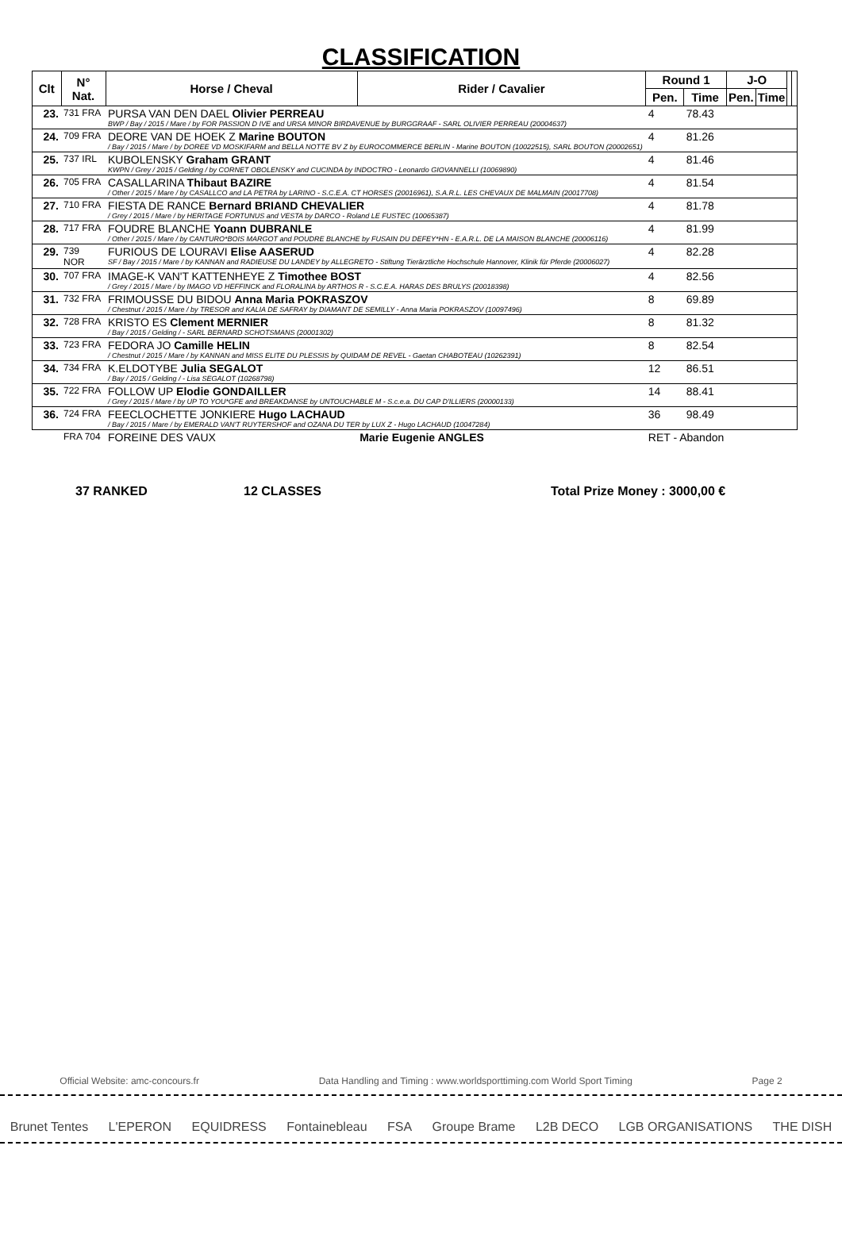CLASSIFICATION
| Clt | N° Nat. | Horse / Cheval | Rider / Cavalier | Round 1 | | J-O | | | |
| --- | --- | --- | --- | --- | --- | --- | --- | --- | --- |
| | | | | Pen. | Time | Pen. | Time | | |
| 23. | 731 FRA | PURSA VAN DEN DAEL Olivier PERREAU BWP / Bay / 2015 / Mare / by FOR PASSION D IVE and URSA MINOR BIRDAVENUE by BURGGRAAF - SARL OLIVIER PERREAU (20004637) | | 4 | 78.43 | | | | |
| 24. | 709 FRA | DEORE VAN DE HOEK Z Marine BOUTON / Bay / 2015 / Mare / by DOREE VD MOSKIFARM and BELLA NOTTE BV Z by EUROCOMMERCE BERLIN - Marine BOUTON (10022515), SARL BOUTON (20002651) | | 4 | 81.26 | | | | |
| 25. | 737 IRL | KUBOLENSKY Graham GRANT KWPN / Grey / 2015 / Gelding / by CORNET OBOLENSKY and CUCINDA by INDOCTRO - Leonardo GIOVANNELLI (10069890) | | 4 | 81.46 | | | | |
| 26. | 705 FRA | CASALLARINA Thibaut BAZIRE / Other / 2015 / Mare / by CASALLCO and LA PETRA by LARINO - S.C.E.A. CT HORSES (20016961), S.A.R.L. LES CHEVAUX DE MALMAIN (20017708) | | 4 | 81.54 | | | | |
| 27. | 710 FRA | FIESTA DE RANCE Bernard BRIAND CHEVALIER / Grey / 2015 / Mare / by HERITAGE FORTUNUS and VESTA by DARCO - Roland LE FUSTEC (10065387) | | 4 | 81.78 | | | | |
| 28. | 717 FRA | FOUDRE BLANCHE Yoann DUBRANLE / Other / 2015 / Mare / by CANTURO*BOIS MARGOT and POUDRE BLANCHE by FUSAIN DU DEFEY*HN - E.A.R.L. DE LA MAISON BLANCHE (20006116) | | 4 | 81.99 | | | | |
| 29. | 739 NOR | FURIOUS DE LOURAVI Elise AASERUD SF / Bay / 2015 / Mare / by KANNAN and RADIEUSE DU LANDEY by ALLEGRETO - Stiftung Tierärztliche Hochschule Hannover, Klinik für Pferde (20006027) | | 4 | 82.28 | | | | |
| 30. | 707 FRA | IMAGE-K VAN'T KATTENHEYE Z Timothee BOST / Grey / 2015 / Mare / by IMAGO VD HEFFINCK and FLORALINA by ARTHOS R - S.C.E.A. HARAS DES BRULYS (20018398) | | 4 | 82.56 | | | | |
| 31. | 732 FRA | FRIMOUSSE DU BIDOU Anna Maria POKRASZOV / Chestnut / 2015 / Mare / by TRESOR and KALIA DE SAFRAY by DIAMANT DE SEMILLY - Anna Maria POKRASZOV (10097496) | | 8 | 69.89 | | | | |
| 32. | 728 FRA | KRISTO ES Clement MERNIER / Bay / 2015 / Gelding / - SARL BERNARD SCHOTSMANS (20001302) | | 8 | 81.32 | | | | |
| 33. | 723 FRA | FEDORA JO Camille HELIN / Chestnut / 2015 / Mare / by KANNAN and MISS ELITE DU PLESSIS by QUIDAM DE REVEL - Gaetan CHABOTEAU (10262391) | | 8 | 82.54 | | | | |
| 34. | 734 FRA | K.ELDOTYBE Julia SEGALOT / Bay / 2015 / Gelding / - Lisa SEGALOT (10268798) | | 12 | 86.51 | | | | |
| 35. | 722 FRA | FOLLOW UP Elodie GONDAILLER / Grey / 2015 / Mare / by UP TO YOU*GFE and BREAKDANSE by UNTOUCHABLE M - S.c.e.a. DU CAP D'ILLIERS (20000133) | | 14 | 88.41 | | | | |
| 36. | 724 FRA | FEECLOCHETTE JONKIERE Hugo LACHAUD / Bay / 2015 / Mare / by EMERALD VAN'T RUYTERSHOF and OZANA DU TER by LUX Z - Hugo LACHAUD (10047284) | | 36 | 98.49 | | | | |
| | FRA 704 | FOREINE DES VAUX | Marie Eugenie ANGLES | RET - Abandon | | | | | |
37 RANKED 12 CLASSES Total Prize Money : 3000,00 €
Official Website: amc-concours.fr Data Handling and Timing : www.worldsporttiming.com World Sport Timing Page 2
Brunet Tentes L'EPERON EQUIDRESS Fontainebleau FSA Groupe Brame L2B DECO LGB ORGANISATIONS THE DISH